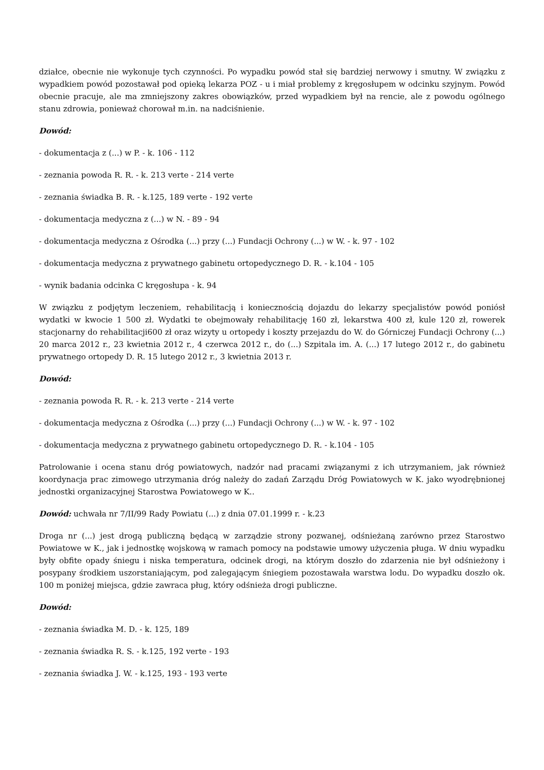działce, obecnie nie wykonuje tych czynności. Po wypadku powód stał się bardziej nerwowy i smutny. W związku z wypadkiem powód pozostawał pod opieką lekarza POZ - u i miał problemy z kręgosłupem w odcinku szyjnym. Powód obecnie pracuje, ale ma zmniejszony zakres obowiązków, przed wypadkiem był na rencie, ale z powodu ogólnego stanu zdrowia, ponieważ chorował m.in. na nadciśnienie.
Dowód:
- dokumentacja z (...) w P. - k. 106 - 112
- zeznania powoda R. R. - k. 213 verte - 214 verte
- zeznania świadka B. R. - k.125, 189 verte - 192 verte
- dokumentacja medyczna z (...) w N. - 89 - 94
- dokumentacja medyczna z Ośrodka (...) przy (...) Fundacji Ochrony (...) w W. - k. 97 - 102
- dokumentacja medyczna z prywatnego gabinetu ortopedycznego D. R. - k.104 - 105
- wynik badania odcinka C kręgosłupa - k. 94
W związku z podjętym leczeniem, rehabilitacją i koniecznością dojazdu do lekarzy specjalistów powód poniósł wydatki w kwocie 1 500 zł. Wydatki te obejmowały rehabilitację 160 zł, lekarstwa 400 zł, kule 120 zł, rowerek stacjonarny do rehabilitacji600 zł oraz wizyty u ortopedy i koszty przejazdu do W. do Górniczej Fundacji Ochrony (...) 20 marca 2012 r., 23 kwietnia 2012 r., 4 czerwca 2012 r., do (...) Szpitala im. A. (...) 17 lutego 2012 r., do gabinetu prywatnego ortopedy D. R. 15 lutego 2012 r., 3 kwietnia 2013 r.
Dowód:
- zeznania powoda R. R. - k. 213 verte - 214 verte
- dokumentacja medyczna z Ośrodka (...) przy (...) Fundacji Ochrony (...) w W. - k. 97 - 102
- dokumentacja medyczna z prywatnego gabinetu ortopedycznego D. R. - k.104 - 105
Patrolowanie i ocena stanu dróg powiatowych, nadzór nad pracami związanymi z ich utrzymaniem, jak również koordynacja prac zimowego utrzymania dróg należy do zadań Zarządu Dróg Powiatowych w K. jako wyodrębnionej jednostki organizacyjnej Starostwa Powiatowego w K..
Dowód: uchwała nr 7/II/99 Rady Powiatu (...) z dnia 07.01.1999 r. - k.23
Droga nr (...) jest drogą publiczną będącą w zarządzie strony pozwanej, odśnieżaną zarówno przez Starostwo Powiatowe w K., jak i jednostkę wojskową w ramach pomocy na podstawie umowy użyczenia pługa. W dniu wypadku były obfite opady śniegu i niska temperatura, odcinek drogi, na którym doszło do zdarzenia nie był odśnieżony i posypany środkiem uszorstaniającym, pod zalegającym śniegiem pozostawała warstwa lodu. Do wypadku doszło ok. 100 m poniżej miejsca, gdzie zawraca pług, który odśnieża drogi publiczne.
Dowód:
- zeznania świadka M. D. - k. 125, 189
- zeznania świadka R. S. - k.125, 192 verte - 193
- zeznania świadka J. W. - k.125, 193 - 193 verte